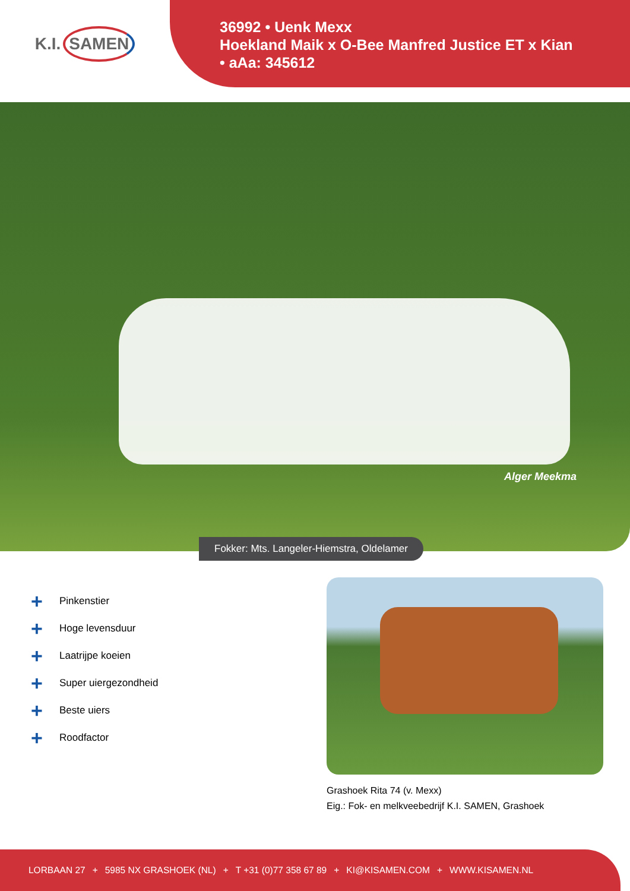K.I. SAMEN
36992 • Uenk Mexx
Hoekland Maik x O-Bee Manfred Justice ET x Kian
• aAa: 345612
Alger Meekma
Fokker: Mts. Langeler-Hiemstra, Oldelamer
+ Pinkenstier
+ Hoge levensduur
+ Laatrijpe koeien
+ Super uiergezondheid
+ Beste uiers
+ Roodfactor
Grashoek Rita 74 (v. Mexx)
Eig.: Fok- en melkveebedrijf K.I. SAMEN, Grashoek
LORBAAN 27 + 5985 NX GRASHOEK (NL) + T +31 (0)77 358 67 89 + KI@KISAMEN.COM + WWW.KISAMEN.NL